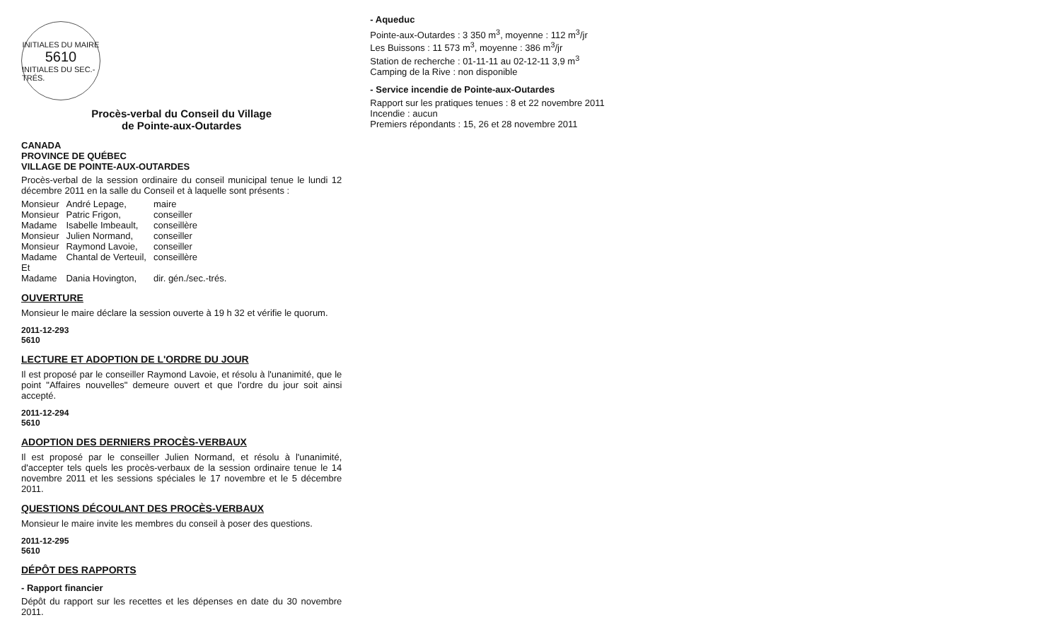INITIALES DU MAIRE
5610
INITIALES DU SEC.-TRÉS.
Procès-verbal du Conseil du Village
de Pointe-aux-Outardes
CANADA
PROVINCE DE QUÉBEC
VILLAGE DE POINTE-AUX-OUTARDES
Procès-verbal de la session ordinaire du conseil municipal tenue le lundi 12 décembre 2011 en la salle du Conseil et à laquelle sont présents :
| Monsieur | André Lepage, | maire |
| Monsieur | Patric Frigon, | conseiller |
| Madame | Isabelle Imbeault, | conseillère |
| Monsieur | Julien Normand, | conseiller |
| Monsieur | Raymond Lavoie, | conseiller |
| Madame | Chantal de Verteuil, | conseillère |
| Et | | |
| Madame | Dania Hovington, | dir. gén./sec.-trés. |
OUVERTURE
Monsieur le maire déclare la session ouverte à 19 h 32 et vérifie le quorum.
2011-12-293
5610
LECTURE ET ADOPTION DE L'ORDRE DU JOUR
Il est proposé par le conseiller Raymond Lavoie, et résolu à l'unanimité, que le point "Affaires nouvelles" demeure ouvert et que l'ordre du jour soit ainsi accepté.
2011-12-294
5610
ADOPTION DES DERNIERS PROCÈS-VERBAUX
Il est proposé par le conseiller Julien Normand, et résolu à l'unanimité, d'accepter tels quels les procès-verbaux de la session ordinaire tenue le 14 novembre 2011 et les sessions spéciales le 17 novembre et le 5 décembre 2011.
QUESTIONS DÉCOULANT DES PROCÈS-VERBAUX
Monsieur le maire invite les membres du conseil à poser des questions.
2011-12-295
5610
DÉPÔT DES RAPPORTS
- Rapport financier
Dépôt du rapport sur les recettes et les dépenses en date du 30 novembre 2011.
- Aqueduc
Pointe-aux-Outardes : 3 350 m<sup>3</sup>, moyenne : 112 m<sup>3</sup>/jr
Les Buissons : 11 573 m<sup>3</sup>, moyenne : 386 m<sup>3</sup>/jr
Station de recherche : 01-11-11 au 02-12-11 3,9 m<sup>3</sup>
Camping de la Rive : non disponible
- Service incendie de Pointe-aux-Outardes
Rapport sur les pratiques tenues : 8 et 22 novembre 2011
Incendie : aucun
Premiers répondants : 15, 26 et 28 novembre 2011